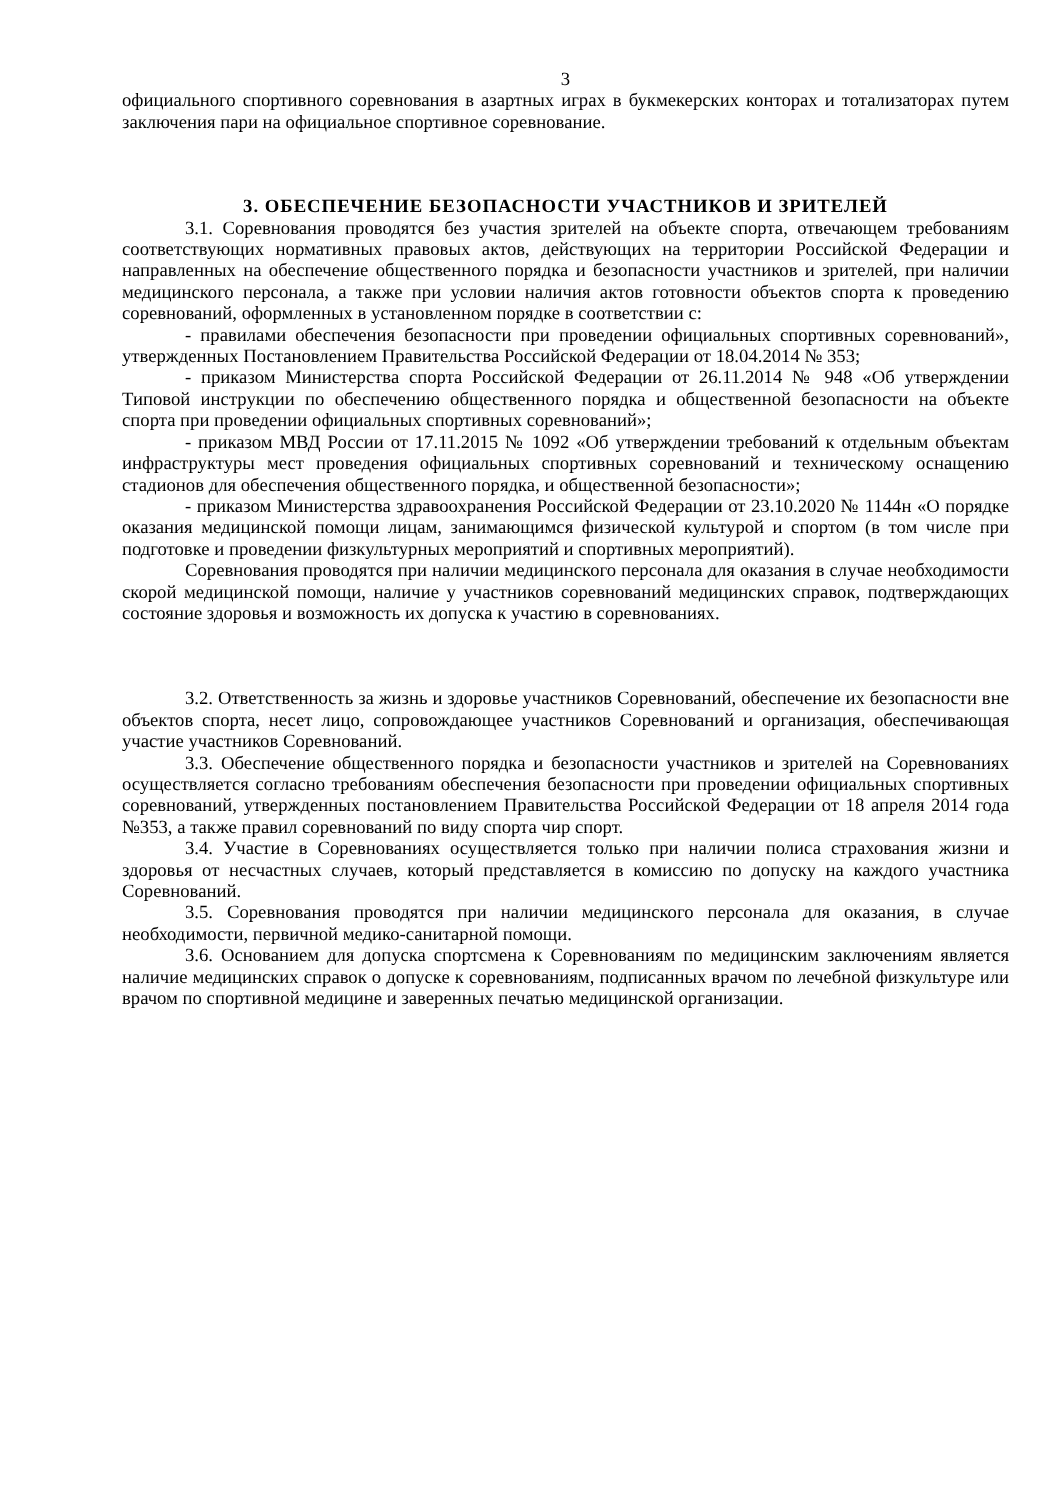3
официального спортивного соревнования в азартных играх в букмекерских конторах и тотализаторах путем заключения пари на официальное спортивное соревнование.
3. ОБЕСПЕЧЕНИЕ БЕЗОПАСНОСТИ УЧАСТНИКОВ И ЗРИТЕЛЕЙ
3.1. Соревнования проводятся без участия зрителей на объекте спорта, отвечающем требованиям соответствующих нормативных правовых актов, действующих на территории Российской Федерации и направленных на обеспечение общественного порядка и безопасности участников и зрителей, при наличии медицинского персонала, а также при условии наличия актов готовности объектов спорта к проведению соревнований, оформленных в установленном порядке в соответствии с:
- правилами обеспечения безопасности при проведении официальных спортивных соревнований», утвержденных Постановлением Правительства Российской Федерации от 18.04.2014 № 353;
- приказом Министерства спорта Российской Федерации от 26.11.2014 № 948 «Об утверждении Типовой инструкции по обеспечению общественного порядка и общественной безопасности на объекте спорта при проведении официальных спортивных соревнований»;
- приказом МВД России от 17.11.2015 № 1092 «Об утверждении требований к отдельным объектам инфраструктуры мест проведения официальных спортивных соревнований и техническому оснащению стадионов для обеспечения общественного порядка, и общественной безопасности»;
- приказом Министерства здравоохранения Российской Федерации от 23.10.2020 № 1144н «О порядке оказания медицинской помощи лицам, занимающимся физической культурой и спортом (в том числе при подготовке и проведении физкультурных мероприятий и спортивных мероприятий).
Соревнования проводятся при наличии медицинского персонала для оказания в случае необходимости скорой медицинской помощи, наличие у участников соревнований медицинских справок, подтверждающих состояние здоровья и возможность их допуска к участию в соревнованиях.
3.2. Ответственность за жизнь и здоровье участников Соревнований, обеспечение их безопасности вне объектов спорта, несет лицо, сопровождающее участников Соревнований и организация, обеспечивающая участие участников Соревнований.
3.3. Обеспечение общественного порядка и безопасности участников и зрителей на Соревнованиях осуществляется согласно требованиям обеспечения безопасности при проведении официальных спортивных соревнований, утвержденных постановлением Правительства Российской Федерации от 18 апреля 2014 года №353, а также правил соревнований по виду спорта чир спорт.
3.4. Участие в Соревнованиях осуществляется только при наличии полиса страхования жизни и здоровья от несчастных случаев, который представляется в комиссию по допуску на каждого участника Соревнований.
3.5. Соревнования проводятся при наличии медицинского персонала для оказания, в случае необходимости, первичной медико-санитарной помощи.
3.6. Основанием для допуска спортсмена к Соревнованиям по медицинским заключениям является наличие медицинских справок о допуске к соревнованиям, подписанных врачом по лечебной физкультуре или врачом по спортивной медицине и заверенных печатью медицинской организации.